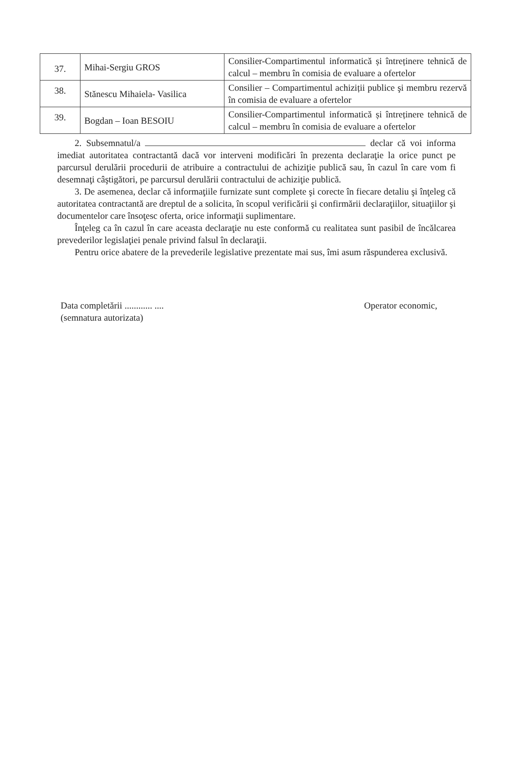| 37. | Mihai-Sergiu GROS | Consilier-Compartimentul informatică și întreținere tehnică de calcul – membru în comisia de evaluare a ofertelor |
| 38. | Stănescu Mihaiela- Vasilica | Consilier – Compartimentul achiziții publice şi membru rezervă în comisia de evaluare a ofertelor |
| 39. | Bogdan – Ioan BESOIU | Consilier-Compartimentul informatică și întreținere tehnică de calcul – membru în comisia de evaluare a ofertelor |
2. Subsemnatul/a declar că voi informa imediat autoritatea contractantă dacă vor interveni modificări în prezenta declaraţie la orice punct pe parcursul derulării procedurii de atribuire a contractului de achiziţie publică sau, în cazul în care vom fi desemnaţi câştigători, pe parcursul derulării contractului de achiziţie publică.
3. De asemenea, declar că informaţiile furnizate sunt complete şi corecte în fiecare detaliu şi înţeleg că autoritatea contractantă are dreptul de a solicita, în scopul verificării şi confirmării declaraţiilor, situaţiilor şi documentelor care însoţesc oferta, orice informaţii suplimentare.
Înţeleg ca în cazul în care aceasta declaraţie nu este conformă cu realitatea sunt pasibil de încălcarea prevederilor legislaţiei penale privind falsul în declaraţii.
Pentru orice abatere de la prevederile legislative prezentate mai sus, îmi asum răspunderea exclusivă.
Data completării ............ ....
(semnatura autorizata)
Operator economic,